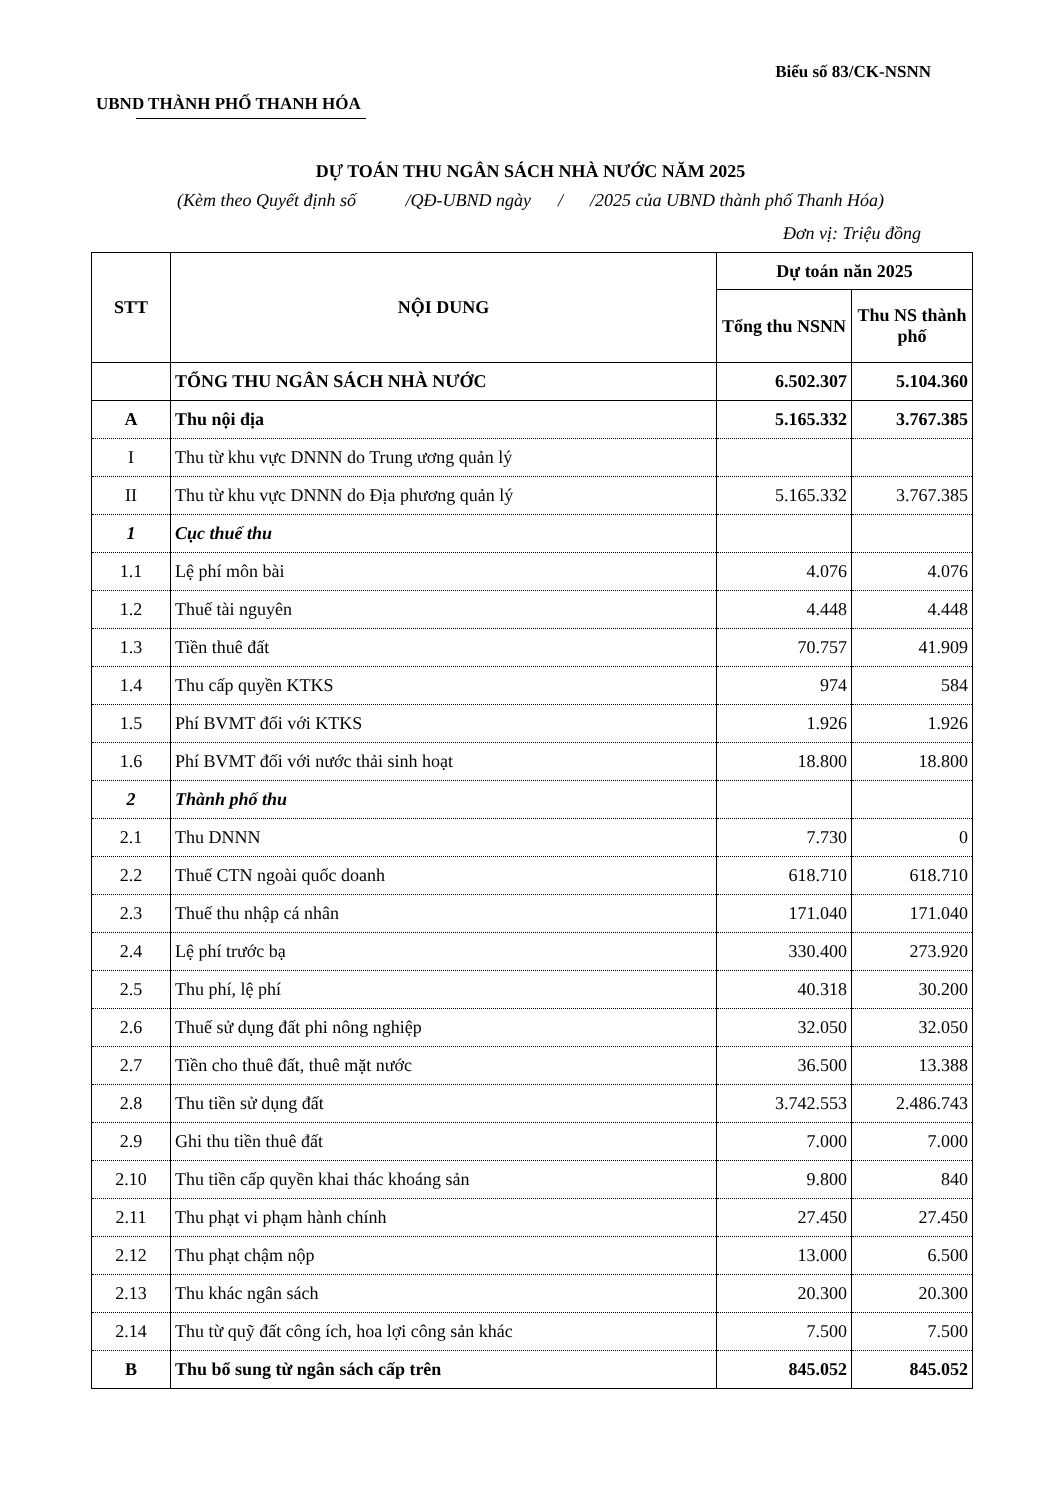Biểu số 83/CK-NSNN
UBND THÀNH PHỐ THANH HÓA
DỰ TOÁN THU NGÂN SÁCH NHÀ NƯỚC NĂM 2025
(Kèm theo Quyết định số /QĐ-UBND ngày / /2025 của UBND thành phố Thanh Hóa)
Đơn vị: Triệu đồng
| STT | NỘI DUNG | Dự toán năn 2025 | |
| --- | --- | --- | --- |
| | | Tổng thu NSNN | Thu NS thành phố |
| | TỔNG THU NGÂN SÁCH NHÀ NƯỚC | 6.502.307 | 5.104.360 |
| A | Thu nội địa | 5.165.332 | 3.767.385 |
| I | Thu từ khu vực DNNN do Trung ương quản lý | | |
| II | Thu từ khu vực DNNN do Địa phương quản lý | 5.165.332 | 3.767.385 |
| 1 | Cục thuế thu | | |
| 1.1 | Lệ phí môn bài | 4.076 | 4.076 |
| 1.2 | Thuế tài nguyên | 4.448 | 4.448 |
| 1.3 | Tiền thuê đất | 70.757 | 41.909 |
| 1.4 | Thu cấp quyền KTKS | 974 | 584 |
| 1.5 | Phí BVMT đối với KTKS | 1.926 | 1.926 |
| 1.6 | Phí BVMT đối với nước thải sinh hoạt | 18.800 | 18.800 |
| 2 | Thành phố thu | | |
| 2.1 | Thu DNNN | 7.730 | 0 |
| 2.2 | Thuế CTN ngoài quốc doanh | 618.710 | 618.710 |
| 2.3 | Thuế thu nhập cá nhân | 171.040 | 171.040 |
| 2.4 | Lệ phí trước bạ | 330.400 | 273.920 |
| 2.5 | Thu phí, lệ phí | 40.318 | 30.200 |
| 2.6 | Thuế sử dụng đất phi nông nghiệp | 32.050 | 32.050 |
| 2.7 | Tiền cho thuê đất, thuê mặt nước | 36.500 | 13.388 |
| 2.8 | Thu tiền sử dụng đất | 3.742.553 | 2.486.743 |
| 2.9 | Ghi thu tiền thuê đất | 7.000 | 7.000 |
| 2.10 | Thu tiền cấp quyền khai thác khoáng sản | 9.800 | 840 |
| 2.11 | Thu phạt vi phạm hành chính | 27.450 | 27.450 |
| 2.12 | Thu phạt chậm nộp | 13.000 | 6.500 |
| 2.13 | Thu khác ngân sách | 20.300 | 20.300 |
| 2.14 | Thu từ quỹ đất công ích, hoa lợi công sản khác | 7.500 | 7.500 |
| B | Thu bổ sung từ ngân sách cấp trên | 845.052 | 845.052 |